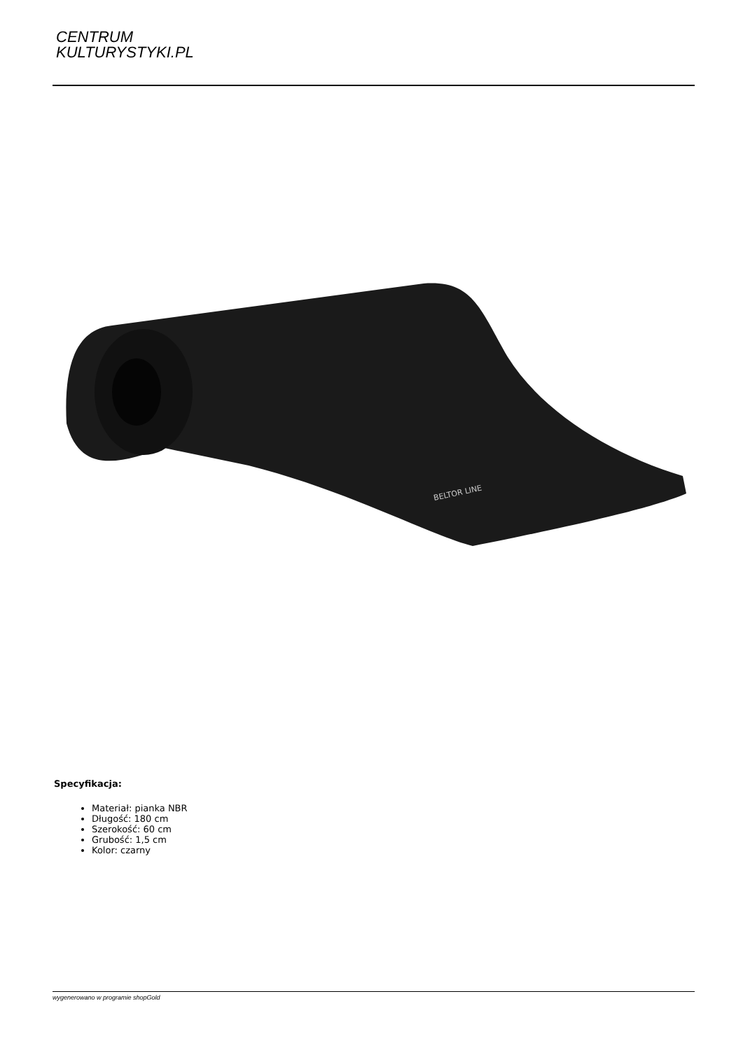CENTRUM
KULTURYSTYKI.PL
BELTOR LINE
Specyfikacja:
Materiał: pianka NBR
Długość: 180 cm
Szerokość: 60 cm
Grubość: 1,5 cm
Kolor: czarny
wygenerowano w programie shopGold